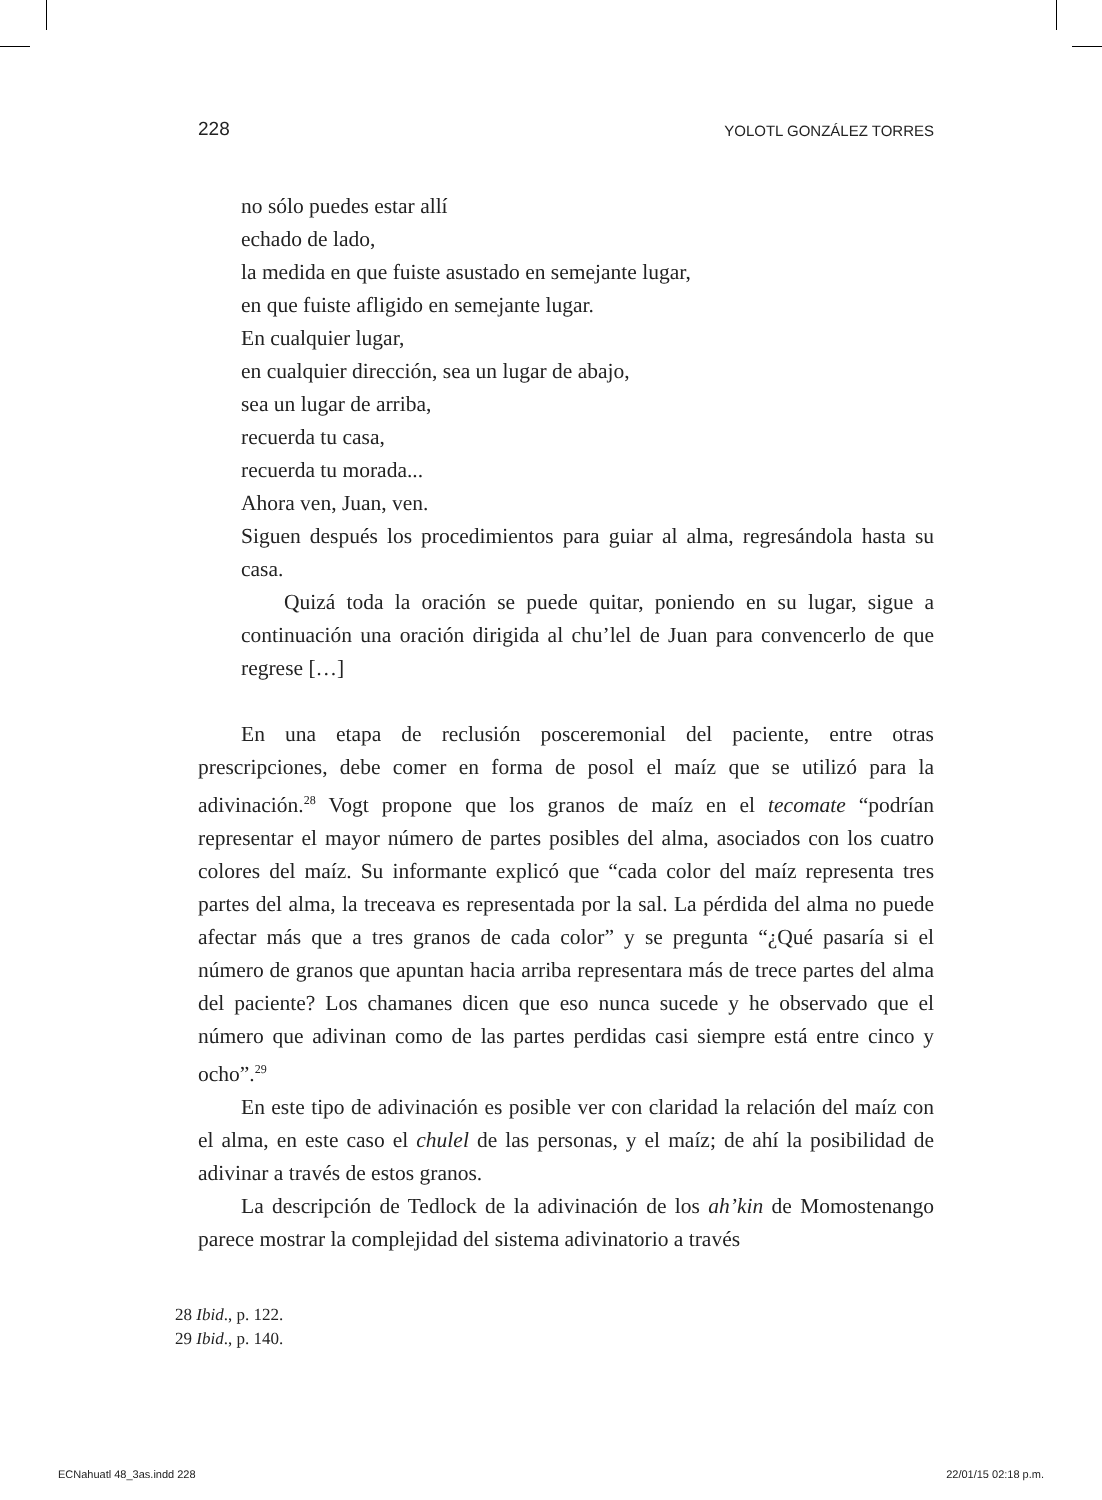228 YOLOTL GONZÁLEZ TORRES
no sólo puedes estar allí
echado de lado,
la medida en que fuiste asustado en semejante lugar,
en que fuiste afligido en semejante lugar.
En cualquier lugar,
en cualquier dirección, sea un lugar de abajo,
sea un lugar de arriba,
recuerda tu casa,
recuerda tu morada...
Ahora ven, Juan, ven.
Siguen después los procedimientos para guiar al alma, regresándola hasta su casa.
Quizá toda la oración se puede quitar, poniendo en su lugar, sigue a continuación una oración dirigida al chu’lel de Juan para convencerlo de que regrese […]
En una etapa de reclusión posceremonial del paciente, entre otras prescripciones, debe comer en forma de posol el maíz que se utilizó para la adivinación.<sup>28</sup> Vogt propone que los granos de maíz en el tecomate “podrían representar el mayor número de partes posibles del alma, asociados con los cuatro colores del maíz. Su informante explicó que “cada color del maíz representa tres partes del alma, la treceava es representada por la sal. La pérdida del alma no puede afectar más que a tres granos de cada color” y se pregunta “¿Qué pasaría si el número de granos que apuntan hacia arriba representara más de trece partes del alma del paciente? Los chamanes dicen que eso nunca sucede y he observado que el número que adivinan como de las partes perdidas casi siempre está entre cinco y ocho”.<sup>29</sup>
En este tipo de adivinación es posible ver con claridad la relación del maíz con el alma, en este caso el chulel de las personas, y el maíz; de ahí la posibilidad de adivinar a través de estos granos.
La descripción de Tedlock de la adivinación de los ah’kin de Momostenango parece mostrar la complejidad del sistema adivinatorio a través
28 Ibid., p. 122.
29 Ibid., p. 140.
ECNahuatl 48_3as.indd 228 22/01/15 02:18 p.m.